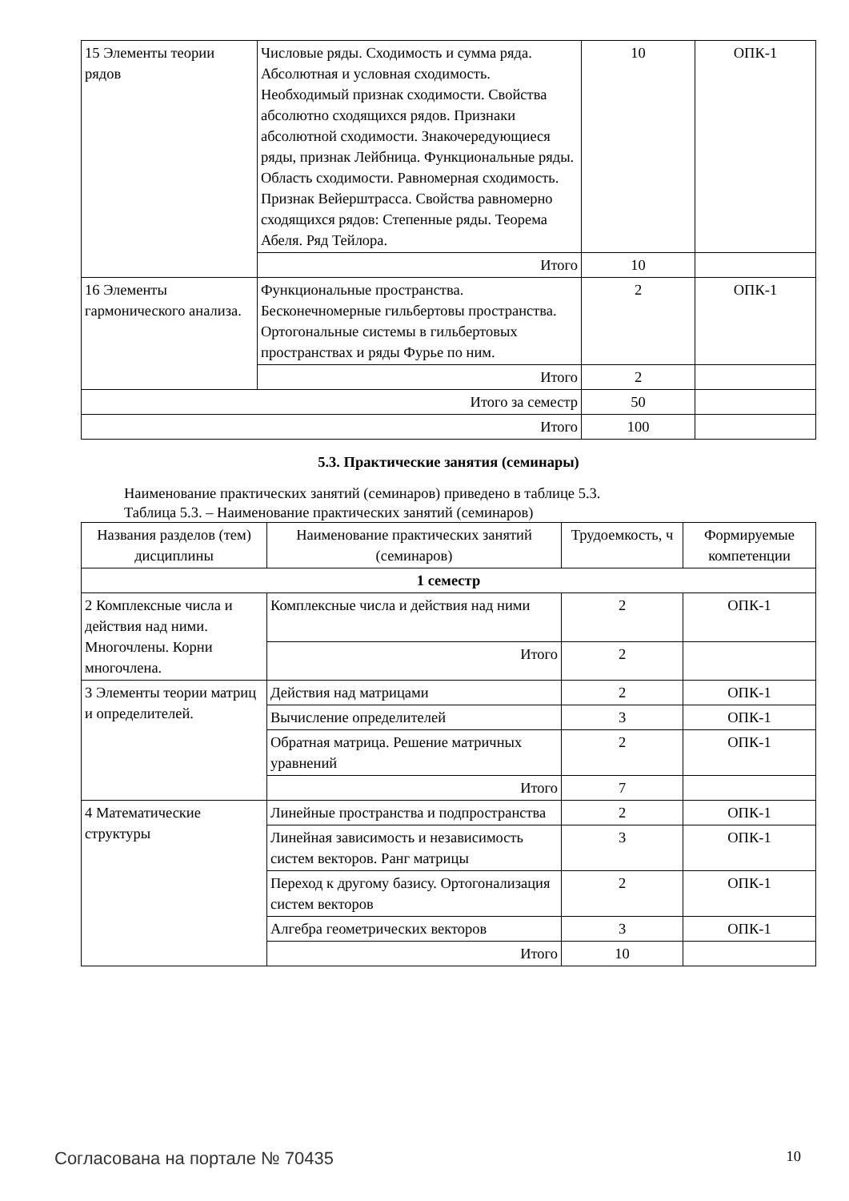| 15 Элементы теории рядов | Числовые ряды. Сходимость и сумма ряда. Абсолютная и условная сходимость. Необходимый признак сходимости. Свойства абсолютно сходящихся рядов. Признаки абсолютной сходимости. Знакочередующиеся ряды, признак Лейбница. Функциональные ряды. Область сходимости. Равномерная сходимость. Признак Вейерштрасса. Свойства равномерно сходящихся рядов: Степенные ряды. Теорема Абеля. Ряд Тейлора. | 10 | ОПК-1 |
| | Итого | 10 | |
| 16 Элементы гармонического анализа. | Функциональные пространства. Бесконечномерные гильбертовы пространства. Ортогональные системы в гильбертовых пространствах и ряды Фурье по ним. | 2 | ОПК-1 |
| | Итого | 2 | |
| Итого за семестр | | 50 | |
| Итого | | 100 | |
5.3. Практические занятия (семинары)
Наименование практических занятий (семинаров) приведено в таблице 5.3.
Таблица 5.3. – Наименование практических занятий (семинаров)
| Названия разделов (тем) дисциплины | Наименование практических занятий (семинаров) | Трудоемкость, ч | Формируемые компетенции |
| --- | --- | --- | --- |
| 1 семестр | | | |
| 2 Комплексные числа и действия над ними. Многочлены. Корни многочлена. | Комплексные числа и действия над ними | 2 | ОПК-1 |
| | Итого | 2 | |
| 3 Элементы теории матриц и определителей. | Действия над матрицами | 2 | ОПК-1 |
| | Вычисление определителей | 3 | ОПК-1 |
| | Обратная матрица. Решение матричных уравнений | 2 | ОПК-1 |
| | Итого | 7 | |
| 4 Математические структуры | Линейные пространства и подпространства | 2 | ОПК-1 |
| | Линейная зависимость и независимость систем векторов. Ранг матрицы | 3 | ОПК-1 |
| | Переход к другому базису. Ортогонализация систем векторов | 2 | ОПК-1 |
| | Алгебра геометрических векторов | 3 | ОПК-1 |
| | Итого | 10 | |
Согласована на портале № 70435 10